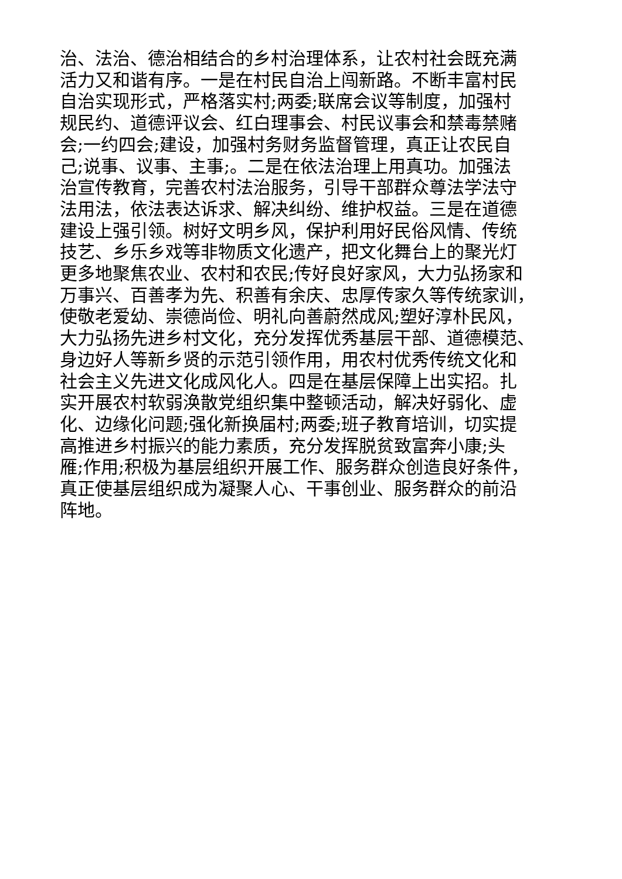治、法治、德治相结合的乡村治理体系，让农村社会既充满
活力又和谐有序。一是在村民自治上闯新路。不断丰富村民
自治实现形式，严格落实村;两委;联席会议等制度，加强村
规民约、道德评议会、红白理事会、村民议事会和禁毒禁赌
会;一约四会;建设，加强村务财务监督管理，真正让农民自
己;说事、议事、主事;。二是在依法治理上用真功。加强法
治宣传教育，完善农村法治服务，引导干部群众尊法学法守
法用法，依法表达诉求、解决纠纷、维护权益。三是在道德
建设上强引领。树好文明乡风，保护利用好民俗风情、传统
技艺、乡乐乡戏等非物质文化遗产，把文化舞台上的聚光灯
更多地聚焦农业、农村和农民;传好良好家风，大力弘扬家和
万事兴、百善孝为先、积善有余庆、忠厚传家久等传统家训，
使敬老爱幼、崇德尚俭、明礼向善蔚然成风;塑好淳朴民风，
大力弘扬先进乡村文化，充分发挥优秀基层干部、道德模范、
身边好人等新乡贤的示范引领作用，用农村优秀传统文化和
社会主义先进文化成风化人。四是在基层保障上出实招。扎
实开展农村软弱涣散党组织集中整顿活动，解决好弱化、虚
化、边缘化问题;强化新换届村;两委;班子教育培训，切实提
高推进乡村振兴的能力素质，充分发挥脱贫致富奔小康;头
雁;作用;积极为基层组织开展工作、服务群众创造良好条件，
真正使基层组织成为凝聚人心、干事创业、服务群众的前沿
阵地。